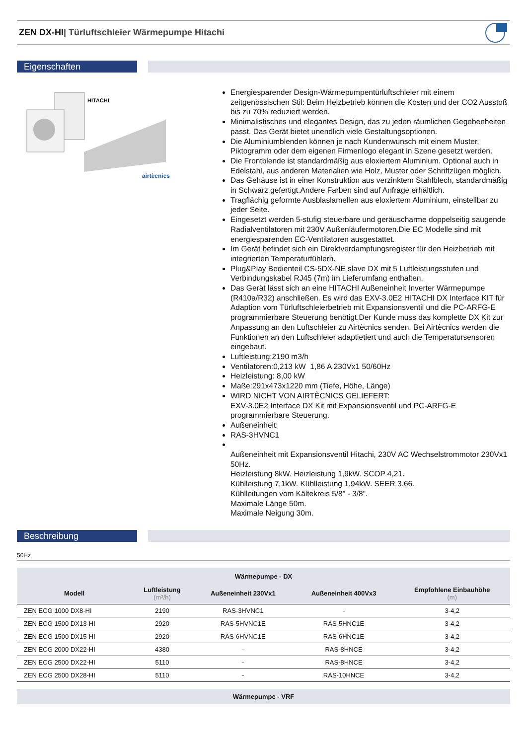ZEN DX-HI| Türluftschleier Wärmepumpe Hitachi
Eigenschaften
HITACHI
airtècnics
Energiesparender Design-Wärmepumpentürluftschleier mit einem zeitgenössischen Stil: Beim Heizbetrieb können die Kosten und der CO2 Ausstoß bis zu 70% reduziert werden.
Minimalistisches und elegantes Design, das zu jeden räumlichen Gegebenheiten passt. Das Gerät bietet unendlich viele Gestaltungsoptionen.
Die Aluminiumblenden können je nach Kundenwunsch mit einem Muster, Piktogramm oder dem eigenen Firmenlogo elegant in Szene gesetzt werden.
Die Frontblende ist standardmäßig aus eloxiertem Aluminium. Optional auch in Edelstahl, aus anderen Materialien wie Holz, Muster oder Schriftzügen möglich.
Das Gehäuse ist in einer Konstruktion aus verzinktem Stahlblech, standardmäßig in Schwarz gefertigt.Andere Farben sind auf Anfrage erhältlich.
Tragflächig geformte Ausblaslamellen aus eloxiertem Aluminium, einstellbar zu jeder Seite.
Eingesetzt werden 5-stufig steuerbare und geräuscharme doppelseitig saugende Radialventilatoren mit 230V Außenläufermotoren.Die EC Modelle sind mit energiesparenden EC-Ventilatoren ausgestattet.
Im Gerät befindet sich ein Direktverdampfungsregister für den Heizbetrieb mit integrierten Temperaturfühlern.
Plug&Play Bedienteil CS-5DX-NE slave DX mit 5 Luftleistungsstufen und Verbindungskabel RJ45 (7m) im Lieferumfang enthalten.
Das Gerät lässt sich an eine HITACHI Außeneinheit Inverter Wärmepumpe (R410a/R32) anschließen. Es wird das EXV-3.0E2 HITACHI DX Interface KIT für Adaption vom Türluftschleierbetrieb mit Expansionsventil und die PC-ARFG-E programmierbare Steuerung benötigt.Der Kunde muss das komplette DX Kit zur Anpassung an den Luftschleier zu Airtècnics senden. Bei Airtècnics werden die Funktionen an den Luftschleier adaptietiert und auch die Temperatursensoren eingebaut.
Luftleistung:2190 m3/h
Ventilatoren:0,213 kW 1,86 A 230Vx1 50/60Hz
Heizleistung: 8,00 kW
Maße:291x473x1220 mm (Tiefe, Höhe, Länge)
WIRD NICHT VON AIRTÈCNICS GELIEFERT:
EXV-3.0E2 Interface DX Kit mit Expansionsventil und PC-ARFG-E programmierbare Steuerung.
Außeneinheit:
RAS-3HVNC1
Außeneinheit mit Expansionsventil Hitachi, 230V AC Wechselstrommotor 230Vx1 50Hz.
Heizleistung 8kW. Heizleistung 1,9kW. SCOP 4,21.
Kühlleistung 7,1kW. Kühlleistung 1,94kW. SEER 3,66.
Kühlleitungen vom Kältekreis 5/8" - 3/8".
Maximale Länge 50m.
Maximale Neigung 30m.
Beschreibung
50Hz
| Wärmepumpe - DX | | | | |
| --- | --- | --- | --- | --- |
| Modell | Luftleistung (m³/h) | Außeneinheit 230Vx1 | Außeneinheit 400Vx3 | Empfohlene Einbauhöhe (m) |
| ZEN ECG 1000 DX8-HI | 2190 | RAS-3HVNC1 | - | 3-4,2 |
| ZEN ECG 1500 DX13-HI | 2920 | RAS-5HVNC1E | RAS-5HNC1E | 3-4,2 |
| ZEN ECG 1500 DX15-HI | 2920 | RAS-6HVNC1E | RAS-6HNC1E | 3-4,2 |
| ZEN ECG 2000 DX22-HI | 4380 | - | RAS-8HNCE | 3-4,2 |
| ZEN ECG 2500 DX22-HI | 5110 | - | RAS-8HNCE | 3-4,2 |
| ZEN ECG 2500 DX28-HI | 5110 | - | RAS-10HNCE | 3-4,2 |
| Wärmepumpe - VRF |
| --- |